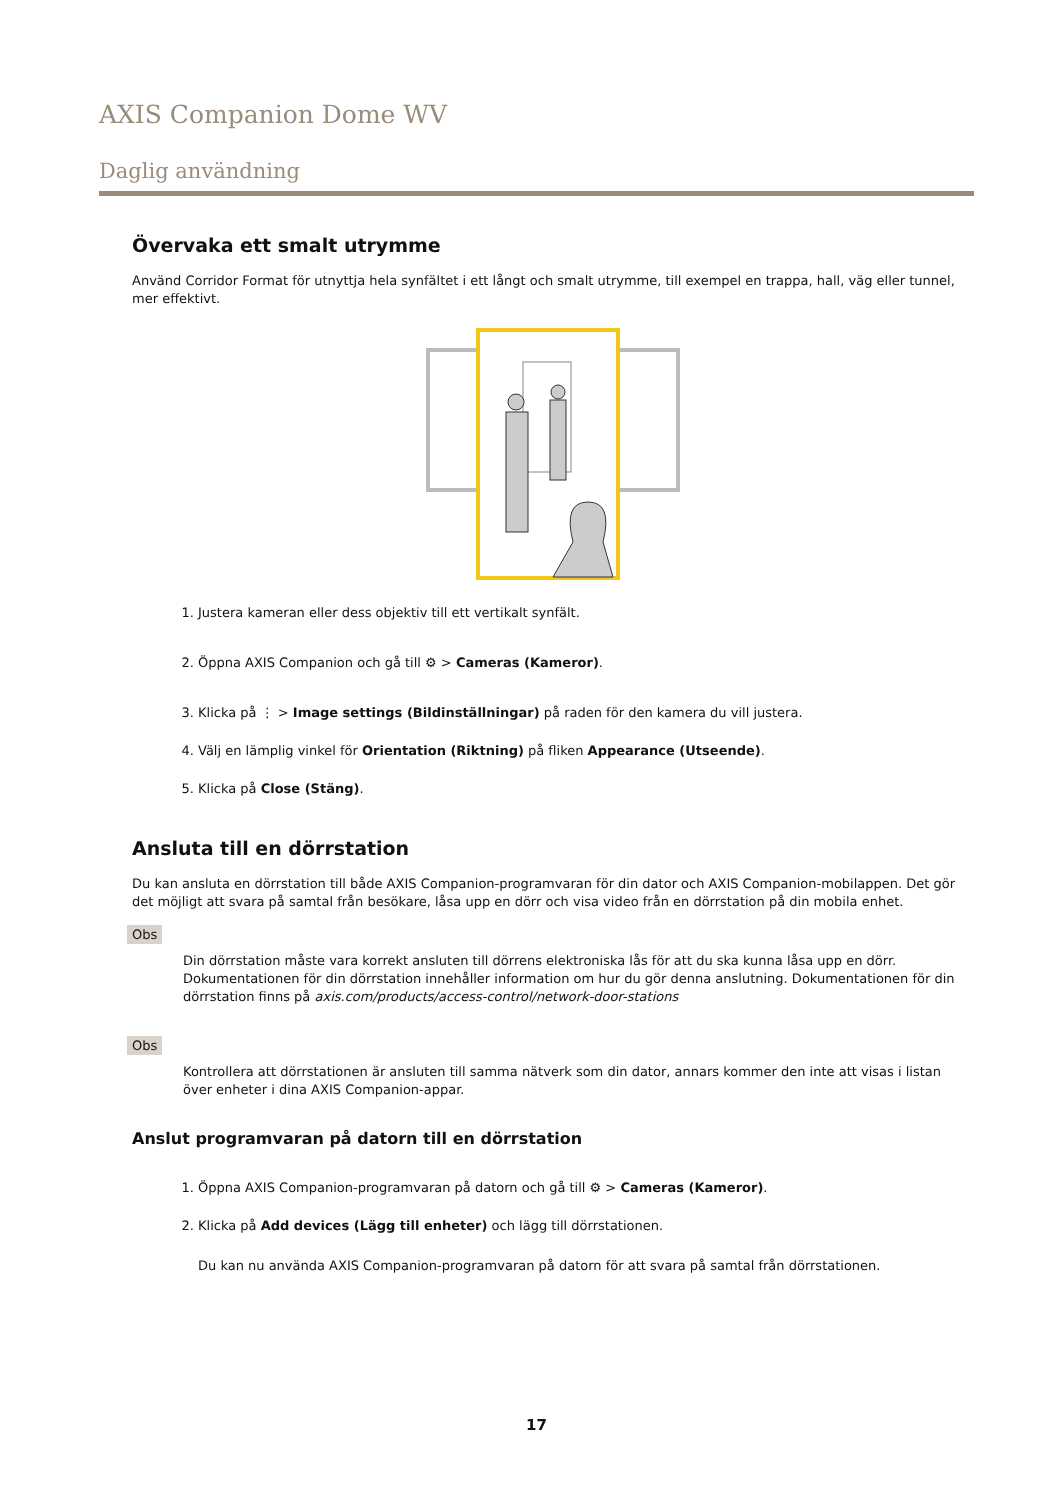AXIS Companion Dome WV
Daglig användning
Övervaka ett smalt utrymme
Använd Corridor Format för utnyttja hela synfältet i ett långt och smalt utrymme, till exempel en trappa, hall, väg eller tunnel, mer effektivt.
1. Justera kameran eller dess objektiv till ett vertikalt synfält.
2. Öppna AXIS Companion och gå till ⚙ > Cameras (Kameror).
3. Klicka på ⋮ > Image settings (Bildinställningar) på raden för den kamera du vill justera.
4. Välj en lämplig vinkel för Orientation (Riktning) på fliken Appearance (Utseende).
5. Klicka på Close (Stäng).
Ansluta till en dörrstation
Du kan ansluta en dörrstation till både AXIS Companion-programvaran för din dator och AXIS Companion-mobilappen. Det gör det möjligt att svara på samtal från besökare, låsa upp en dörr och visa video från en dörrstation på din mobila enhet.
Obs
Din dörrstation måste vara korrekt ansluten till dörrens elektroniska lås för att du ska kunna låsa upp en dörr. Dokumentationen för din dörrstation innehåller information om hur du gör denna anslutning. Dokumentationen för din dörrstation finns på axis.com/products/access-control/network-door-stations
Obs
Kontrollera att dörrstationen är ansluten till samma nätverk som din dator, annars kommer den inte att visas i listan över enheter i dina AXIS Companion-appar.
Anslut programvaran på datorn till en dörrstation
1. Öppna AXIS Companion-programvaran på datorn och gå till ⚙ > Cameras (Kameror).
2. Klicka på Add devices (Lägg till enheter) och lägg till dörrstationen.
Du kan nu använda AXIS Companion-programvaran på datorn för att svara på samtal från dörrstationen.
17